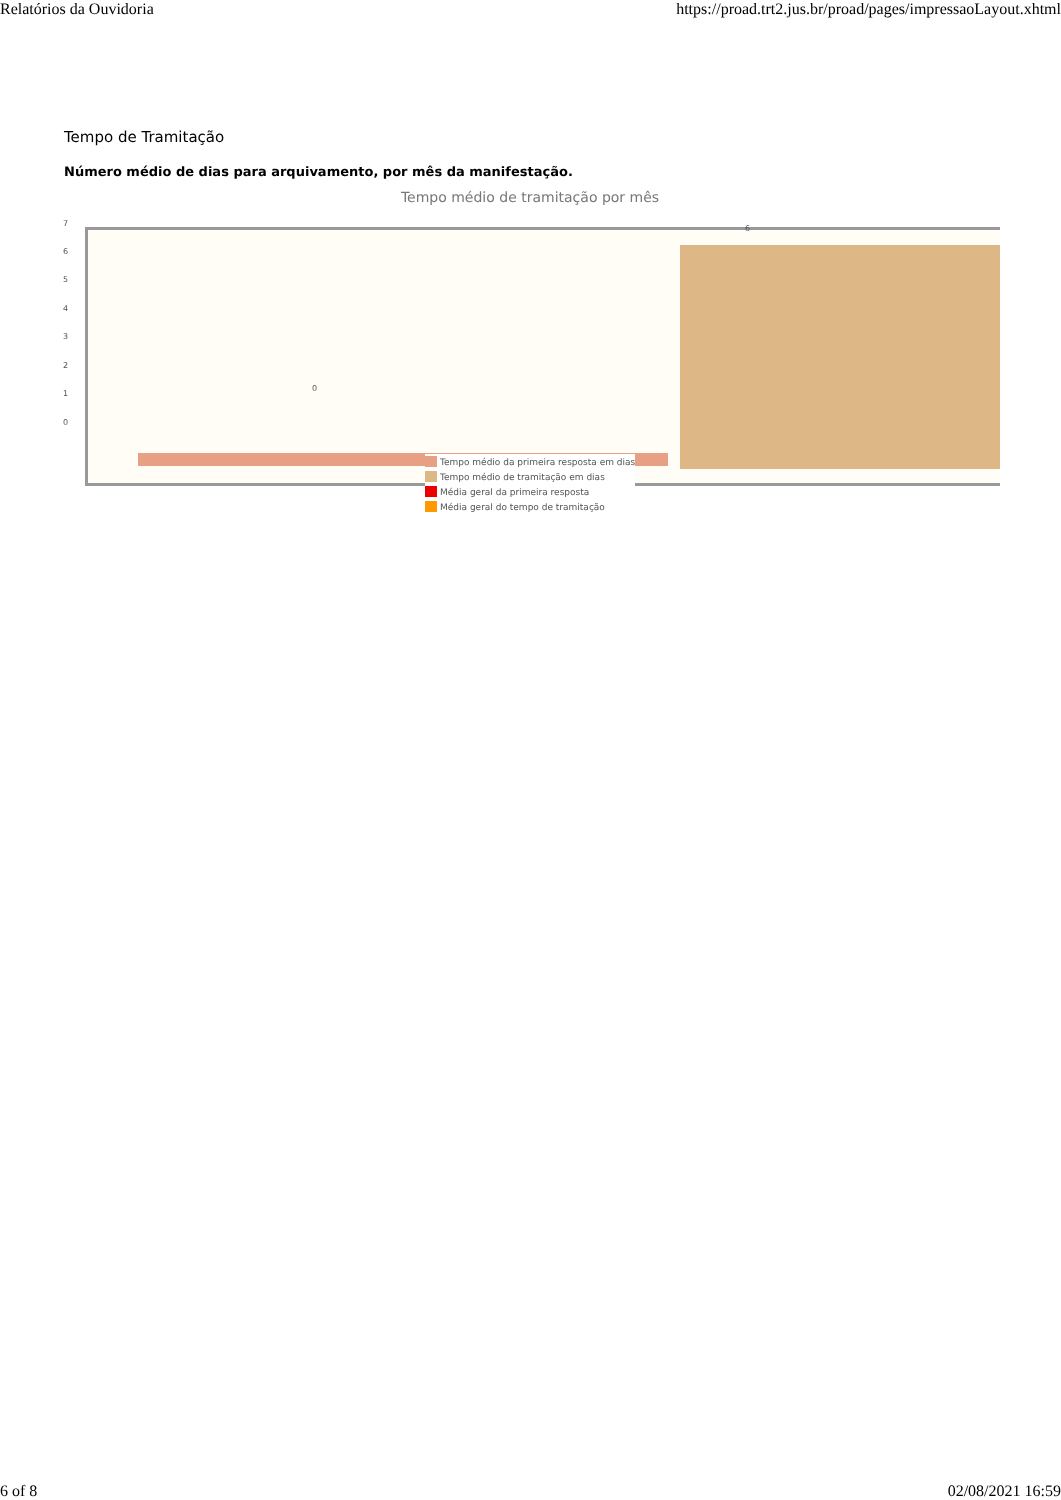Relatórios da Ouvidoria https://proad.trt2.jus.br/proad/pages/impressaoLayout.xhtml
Tempo de Tramitação
Número médio de dias para arquivamento, por mês da manifestação.
Tempo médio de tramitação por mês
7
6
5
4
3
2
1
0
0
6
Tempo médio da primeira resposta em dias
Tempo médio de tramitação em dias
Média geral da primeira resposta
Média geral do tempo de tramitação
6 of 8 02/08/2021 16:59